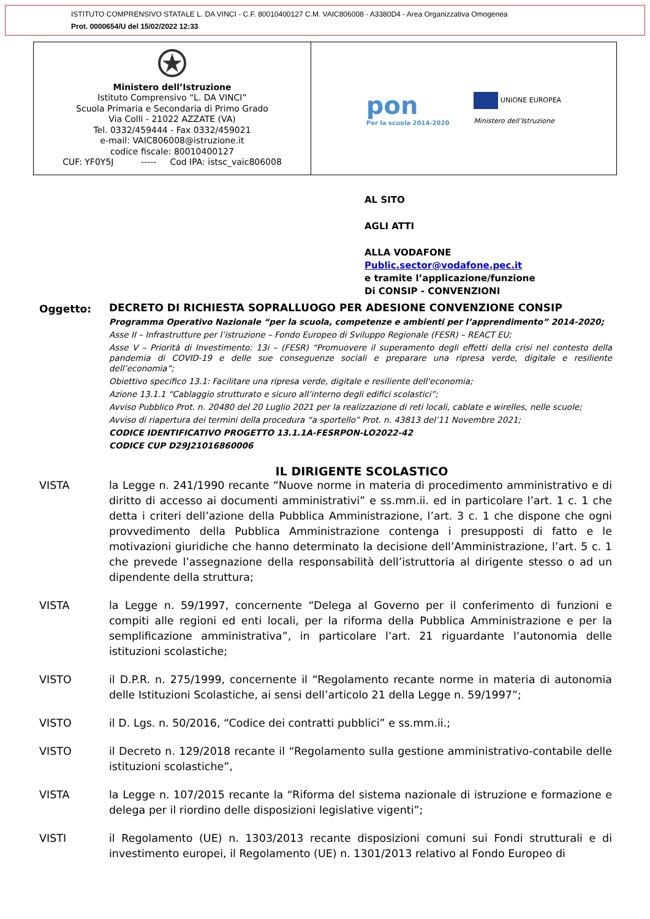ISTITUTO COMPRENSIVO STATALE L. DA VINCI - C.F. 80010400127 C.M. VAIC806008 - A3380D4 - Area Organizzativa Omogenea
Prot. 0000654/U del 15/02/2022 12:33
Ministero dell’Istruzione
Istituto Comprensivo “L. DA VINCI”
Scuola Primaria e Secondaria di Primo Grado
Via Colli - 21022 AZZATE (VA)
Tel. 0332/459444 - Fax 0332/459021
e-mail: VAIC806008@istruzione.it
codice fiscale: 80010400127
CUF: YF0Y5J ----- Cod IPA: istsc_vaic806008
pon
Per la scuola 2014-2020
UNIONE EUROPEA
Ministero dell’Istruzione
AL SITO
AGLI ATTI
ALLA VODAFONE
Public.sector@vodafone.pec.it
e tramite l’applicazione/funzione
Di CONSIP - CONVENZIONI
Oggetto:
DECRETO DI RICHIESTA SOPRALLUOGO PER ADESIONE CONVENZIONE CONSIP
Programma Operativo Nazionale “per la scuola, competenze e ambienti per l’apprendimento” 2014-2020;
Asse II – Infrastrutture per l’istruzione – Fondo Europeo di Sviluppo Regionale (FESR) – REACT EU;
Asse V – Priorità di Investimento: 13i – (FESR) “Promuovere il superamento degli effetti della crisi nel contesto della pandemia di COVID-19 e delle sue conseguenze sociali e preparare una ripresa verde, digitale e resiliente dell’economia”;
Obiettivo specifico 13.1: Facilitare una ripresa verde, digitale e resiliente dell'economia;
Azione 13.1.1 “Cablaggio strutturato e sicuro all’interno degli edifici scolastici”;
Avviso Pubblico Prot. n. 20480 del 20 Luglio 2021 per la realizzazione di reti locali, cablate e wirelles, nelle scuole;
Avviso di riapertura dei termini della procedura “a sportello” Prot. n. 43813 del’11 Novembre 2021;
CODICE IDENTIFICATIVO PROGETTO 13.1.1A-FESRPON-LO2022-42
CODICE CUP D29J21016860006
IL DIRIGENTE SCOLASTICO
VISTA la Legge n. 241/1990 recante “Nuove norme in materia di procedimento amministrativo e di diritto di accesso ai documenti amministrativi” e ss.mm.ii. ed in particolare l’art. 1 c. 1 che detta i criteri dell’azione della Pubblica Amministrazione, l’art. 3 c. 1 che dispone che ogni provvedimento della Pubblica Amministrazione contenga i presupposti di fatto e le motivazioni giuridiche che hanno determinato la decisione dell’Amministrazione, l’art. 5 c. 1 che prevede l’assegnazione della responsabilità dell’istruttoria al dirigente stesso o ad un dipendente della struttura;
VISTA la Legge n. 59/1997, concernente “Delega al Governo per il conferimento di funzioni e compiti alle regioni ed enti locali, per la riforma della Pubblica Amministrazione e per la semplificazione amministrativa”, in particolare l’art. 21 riguardante l’autonomia delle istituzioni scolastiche;
VISTO il D.P.R. n. 275/1999, concernente il “Regolamento recante norme in materia di autonomia delle Istituzioni Scolastiche, ai sensi dell’articolo 21 della Legge n. 59/1997”;
VISTO il D. Lgs. n. 50/2016, “Codice dei contratti pubblici” e ss.mm.ii.;
VISTO il Decreto n. 129/2018 recante il “Regolamento sulla gestione amministrativo-contabile delle istituzioni scolastiche”,
VISTA la Legge n. 107/2015 recante la “Riforma del sistema nazionale di istruzione e formazione e delega per il riordino delle disposizioni legislative vigenti”;
VISTI il Regolamento (UE) n. 1303/2013 recante disposizioni comuni sui Fondi strutturali e di investimento europei, il Regolamento (UE) n. 1301/2013 relativo al Fondo Europeo di